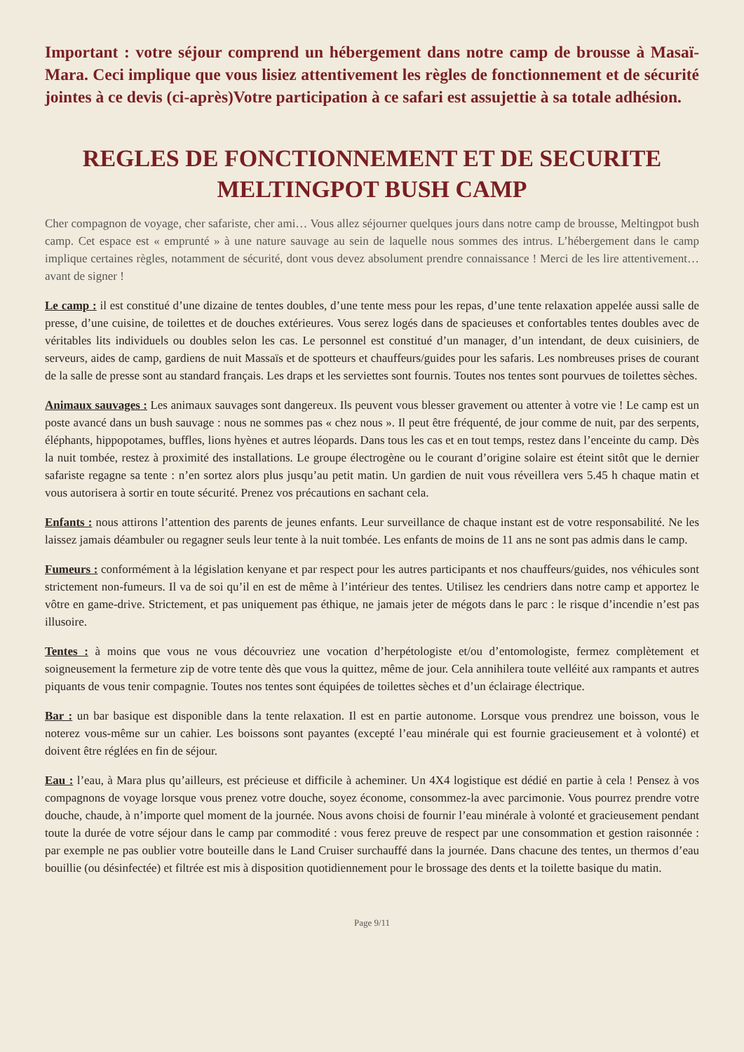Important : votre séjour comprend un hébergement dans notre camp de brousse à Masaï-Mara. Ceci implique que vous lisiez attentivement les règles de fonctionnement et de sécurité jointes à ce devis (ci-après)Votre participation à ce safari est assujettie à sa totale adhésion.
REGLES DE FONCTIONNEMENT ET DE SECURITE
MELTINGPOT BUSH CAMP
Cher compagnon de voyage, cher safariste, cher ami… Vous allez séjourner quelques jours dans notre camp de brousse, Meltingpot bush camp. Cet espace est « emprunté » à une nature sauvage au sein de laquelle nous sommes des intrus. L’hébergement dans le camp implique certaines règles, notamment de sécurité, dont vous devez absolument prendre connaissance ! Merci de les lire attentivement… avant de signer !
Le camp : il est constitué d’une dizaine de tentes doubles, d’une tente mess pour les repas, d’une tente relaxation appelée aussi salle de presse, d’une cuisine, de toilettes et de douches extérieures. Vous serez logés dans de spacieuses et confortables tentes doubles avec de véritables lits individuels ou doubles selon les cas. Le personnel est constitué d’un manager, d’un intendant, de deux cuisiniers, de serveurs, aides de camp, gardiens de nuit Massaïs et de spotteurs et chauffeurs/guides pour les safaris. Les nombreuses prises de courant de la salle de presse sont au standard français. Les draps et les serviettes sont fournis. Toutes nos tentes sont pourvues de toilettes sèches.
Animaux sauvages : Les animaux sauvages sont dangereux. Ils peuvent vous blesser gravement ou attenter à votre vie ! Le camp est un poste avancé dans un bush sauvage : nous ne sommes pas « chez nous ». Il peut être fréquenté, de jour comme de nuit, par des serpents, éléphants, hippopotames, buffles, lions hyènes et autres léopards. Dans tous les cas et en tout temps, restez dans l’enceinte du camp. Dès la nuit tombée, restez à proximité des installations. Le groupe électrogène ou le courant d’origine solaire est éteint sitôt que le dernier safariste regagne sa tente : n’en sortez alors plus jusqu’au petit matin. Un gardien de nuit vous réveillera vers 5.45 h chaque matin et vous autorisera à sortir en toute sécurité. Prenez vos précautions en sachant cela.
Enfants : nous attirons l’attention des parents de jeunes enfants. Leur surveillance de chaque instant est de votre responsabilité. Ne les laissez jamais déambuler ou regagner seuls leur tente à la nuit tombée. Les enfants de moins de 11 ans ne sont pas admis dans le camp.
Fumeurs : conformément à la législation kenyane et par respect pour les autres participants et nos chauffeurs/guides, nos véhicules sont strictement non-fumeurs. Il va de soi qu’il en est de même à l’intérieur des tentes. Utilisez les cendriers dans notre camp et apportez le vôtre en game-drive. Strictement, et pas uniquement pas éthique, ne jamais jeter de mégots dans le parc : le risque d’incendie n’est pas illusoire.
Tentes : à moins que vous ne vous découvriez une vocation d’herpétologiste et/ou d’entomologiste, fermez complètement et soigneusement la fermeture zip de votre tente dès que vous la quittez, même de jour. Cela annihilera toute velléité aux rampants et autres piquants de vous tenir compagnie. Toutes nos tentes sont équipées de toilettes sèches et d’un éclairage électrique.
Bar : un bar basique est disponible dans la tente relaxation. Il est en partie autonome. Lorsque vous prendrez une boisson, vous le noterez vous-même sur un cahier. Les boissons sont payantes (excepté l’eau minérale qui est fournie gracieusement et à volonté) et doivent être réglées en fin de séjour.
Eau : l’eau, à Mara plus qu’ailleurs, est précieuse et difficile à acheminer. Un 4X4 logistique est dédié en partie à cela ! Pensez à vos compagnons de voyage lorsque vous prenez votre douche, soyez économe, consommez-la avec parcimonie. Vous pourrez prendre votre douche, chaude, à n’importe quel moment de la journée. Nous avons choisi de fournir l’eau minérale à volonté et gracieusement pendant toute la durée de votre séjour dans le camp par commodité : vous ferez preuve de respect par une consommation et gestion raisonnée : par exemple ne pas oublier votre bouteille dans le Land Cruiser surchauffé dans la journée. Dans chacune des tentes, un thermos d’eau bouillie (ou désinfectée) et filtrée est mis à disposition quotidiennement pour le brossage des dents et la toilette basique du matin.
Page 9/11